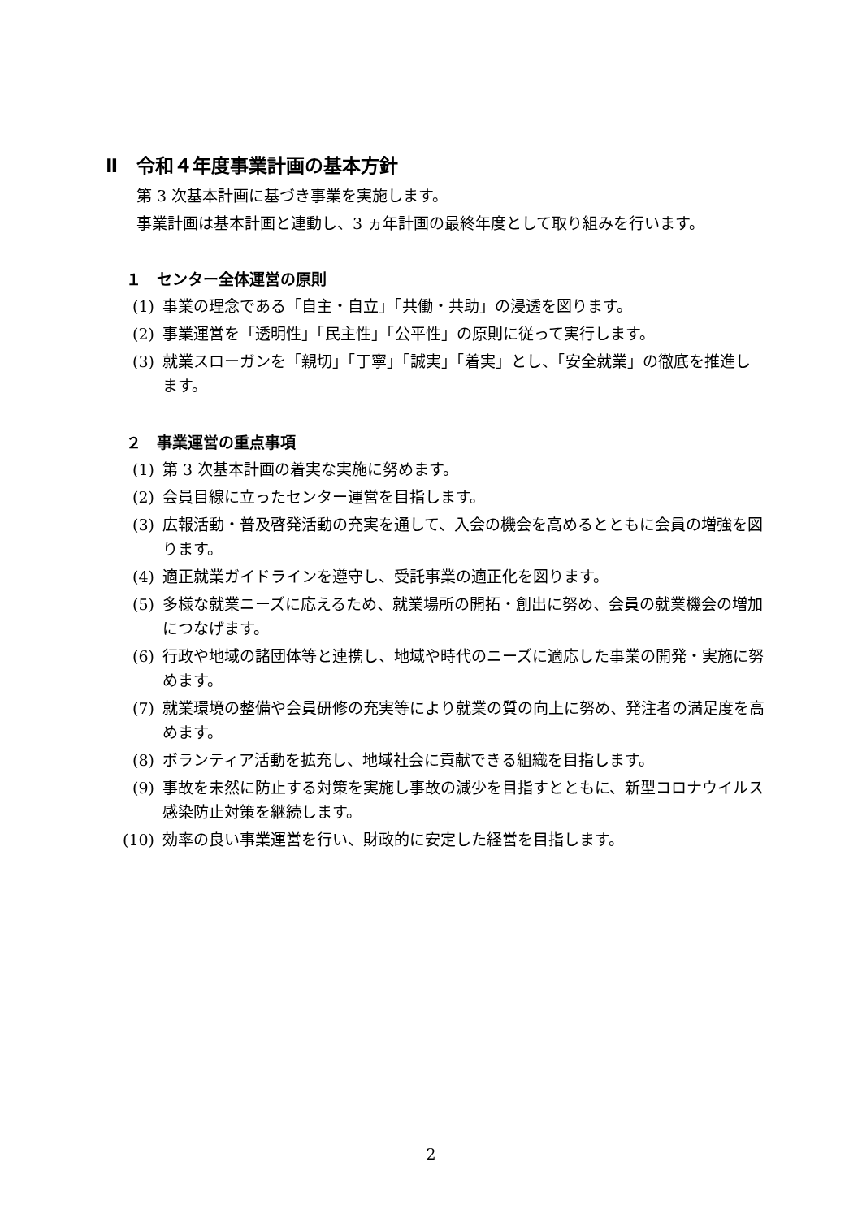Ⅱ　令和４年度事業計画の基本方針
第 3 次基本計画に基づき事業を実施します。
事業計画は基本計画と連動し、3 ヵ年計画の最終年度として取り組みを行います。
１　センター全体運営の原則
(1) 事業の理念である「自主・自立」「共働・共助」の浸透を図ります。
(2) 事業運営を「透明性」「民主性」「公平性」の原則に従って実行します。
(3) 就業スローガンを「親切」「丁寧」「誠実」「着実」とし、「安全就業」の徹底を推進します。
２　事業運営の重点事項
(1) 第 3 次基本計画の着実な実施に努めます。
(2) 会員目線に立ったセンター運営を目指します。
(3) 広報活動・普及啓発活動の充実を通して、入会の機会を高めるとともに会員の増強を図ります。
(4) 適正就業ガイドラインを遵守し、受託事業の適正化を図ります。
(5) 多様な就業ニーズに応えるため、就業場所の開拓・創出に努め、会員の就業機会の増加につなげます。
(6) 行政や地域の諸団体等と連携し、地域や時代のニーズに適応した事業の開発・実施に努めます。
(7) 就業環境の整備や会員研修の充実等により就業の質の向上に努め、発注者の満足度を高めます。
(8) ボランティア活動を拡充し、地域社会に貢献できる組織を目指します。
(9) 事故を未然に防止する対策を実施し事故の減少を目指すとともに、新型コロナウイルス感染防止対策を継続します。
(10) 効率の良い事業運営を行い、財政的に安定した経営を目指します。
2